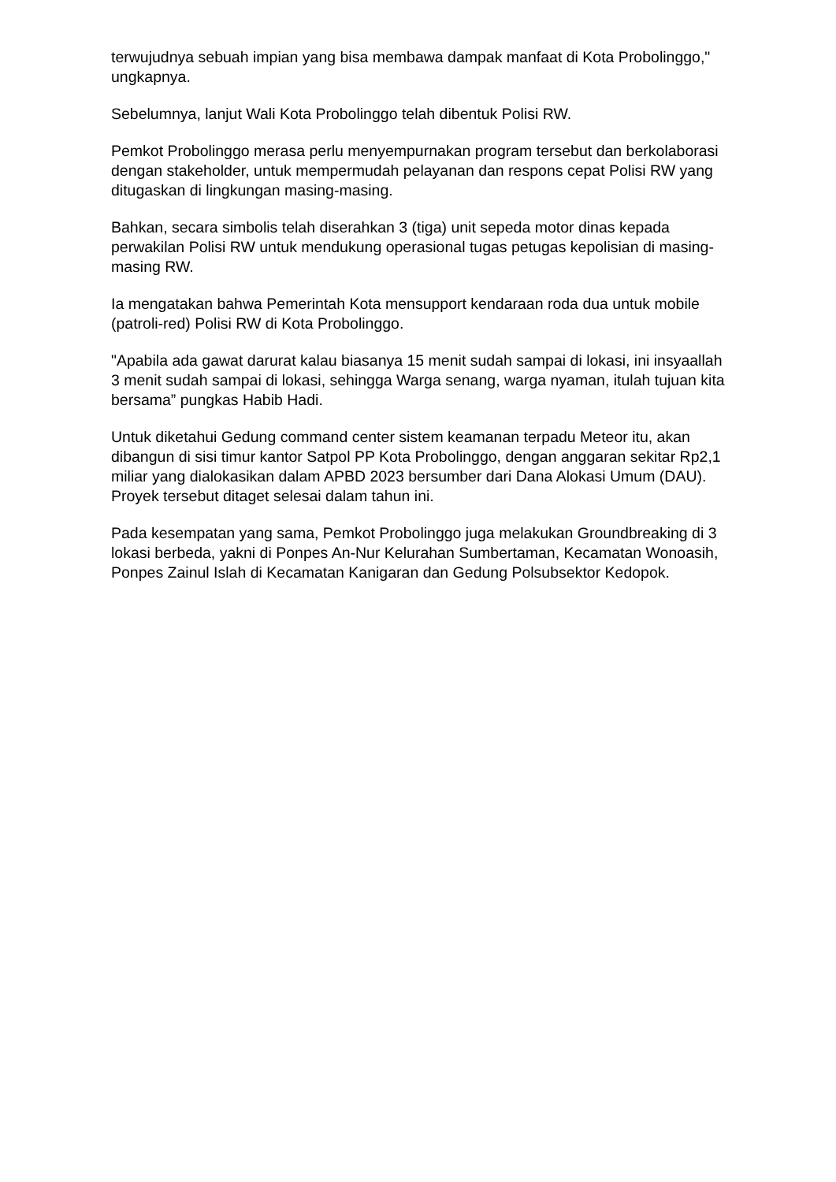terwujudnya sebuah impian yang bisa membawa dampak manfaat di Kota Probolinggo," ungkapnya.
Sebelumnya, lanjut Wali Kota Probolinggo telah dibentuk Polisi RW.
Pemkot Probolinggo merasa perlu menyempurnakan program tersebut dan berkolaborasi dengan stakeholder, untuk mempermudah pelayanan dan respons cepat Polisi RW yang ditugaskan di lingkungan masing-masing.
Bahkan, secara simbolis telah diserahkan 3 (tiga) unit sepeda motor dinas kepada perwakilan Polisi RW untuk mendukung operasional tugas petugas kepolisian di masing-masing RW.
Ia mengatakan bahwa Pemerintah Kota mensupport kendaraan roda dua untuk mobile (patroli-red) Polisi RW di Kota Probolinggo.
"Apabila ada gawat darurat kalau biasanya 15 menit sudah sampai di lokasi, ini insyaallah 3 menit sudah sampai di lokasi, sehingga Warga senang, warga nyaman, itulah tujuan kita bersama” pungkas Habib Hadi.
Untuk diketahui Gedung command center sistem keamanan terpadu Meteor itu, akan dibangun di sisi timur kantor Satpol PP Kota Probolinggo, dengan anggaran sekitar Rp2,1 miliar yang dialokasikan dalam APBD 2023 bersumber dari Dana Alokasi Umum (DAU). Proyek tersebut ditaget selesai dalam tahun ini.
Pada kesempatan yang sama, Pemkot Probolinggo juga melakukan Groundbreaking di 3 lokasi berbeda, yakni di Ponpes An-Nur Kelurahan Sumbertaman, Kecamatan Wonoasih, Ponpes Zainul Islah di Kecamatan Kanigaran dan Gedung Polsubsektor Kedopok.